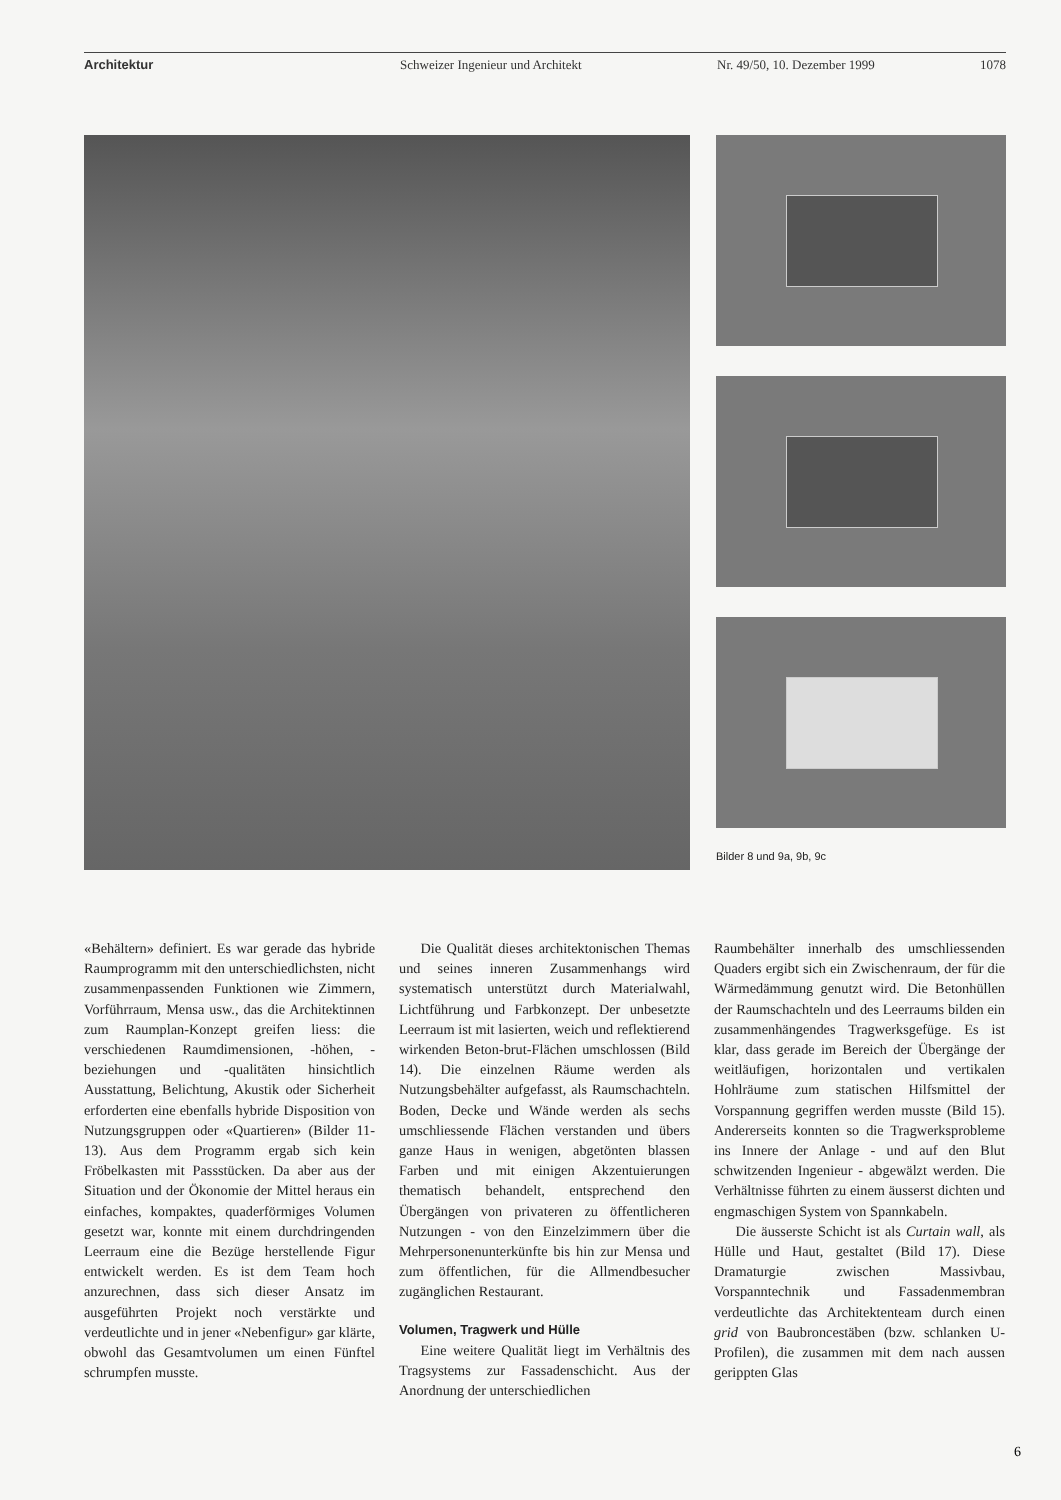Architektur Schweizer Ingenieur und Architekt Nr. 49/50, 10. Dezember 1999 1078
Bilder 8 und 9a, 9b, 9c
«Behältern» definiert. Es war gerade das hybride Raumprogramm mit den unterschiedlichsten, nicht zusammenpassenden Funktionen wie Zimmern, Vorführraum, Mensa usw., das die Architektinnen zum Raumplan-Konzept greifen liess: die verschiedenen Raumdimensionen, -höhen, -beziehungen und -qualitäten hinsichtlich Ausstattung, Belichtung, Akustik oder Sicherheit erforderten eine ebenfalls hybride Disposition von Nutzungsgruppen oder «Quartieren» (Bilder 11-13). Aus dem Programm ergab sich kein Fröbelkasten mit Passstücken. Da aber aus der Situation und der Ökonomie der Mittel heraus ein einfaches, kompaktes, quaderförmiges Volumen gesetzt war, konnte mit einem durchdringenden Leerraum eine die Bezüge herstellende Figur entwickelt werden. Es ist dem Team hoch anzurechnen, dass sich dieser Ansatz im ausgeführten Projekt noch verstärkte und verdeutlichte und in jener «Nebenfigur» gar klärte, obwohl das Gesamtvolumen um einen Fünftel schrumpfen musste.
Die Qualität dieses architektonischen Themas und seines inneren Zusammenhangs wird systematisch unterstützt durch Materialwahl, Lichtführung und Farbkonzept. Der unbesetzte Leerraum ist mit lasierten, weich und reflektierend wirkenden Beton-brut-Flächen umschlossen (Bild 14). Die einzelnen Räume werden als Nutzungsbehälter aufgefasst, als Raumschachteln. Boden, Decke und Wände werden als sechs umschliessende Flächen verstanden und übers ganze Haus in wenigen, abgetönten blassen Farben und mit einigen Akzentuierungen thematisch behandelt, entsprechend den Übergängen von privateren zu öffentlicheren Nutzungen - von den Einzelzimmern über die Mehrpersonenunterkünfte bis hin zur Mensa und zum öffentlichen, für die Allmendbesucher zugänglichen Restaurant.
Volumen, Tragwerk und Hülle
Eine weitere Qualität liegt im Verhältnis des Tragsystems zur Fassadenschicht. Aus der Anordnung der unterschiedlichen
Raumbehälter innerhalb des umschliessenden Quaders ergibt sich ein Zwischenraum, der für die Wärmedämmung genutzt wird. Die Betonhüllen der Raumschachteln und des Leerraums bilden ein zusammenhängendes Tragwerksgefüge. Es ist klar, dass gerade im Bereich der Übergänge der weitläufigen, horizontalen und vertikalen Hohlräume zum statischen Hilfsmittel der Vorspannung gegriffen werden musste (Bild 15). Andererseits konnten so die Tragwerksprobleme ins Innere der Anlage - und auf den Blut schwitzenden Ingenieur - abgewälzt werden. Die Verhältnisse führten zu einem äusserst dichten und engmaschigen System von Spannkabeln.
Die äusserste Schicht ist als Curtain wall, als Hülle und Haut, gestaltet (Bild 17). Diese Dramaturgie zwischen Massivbau, Vorspanntechnik und Fassadenmembran verdeutlichte das Architektenteam durch einen grid von Baubroncestäben (bzw. schlanken U-Profilen), die zusammen mit dem nach aussen gerippten Glas
6